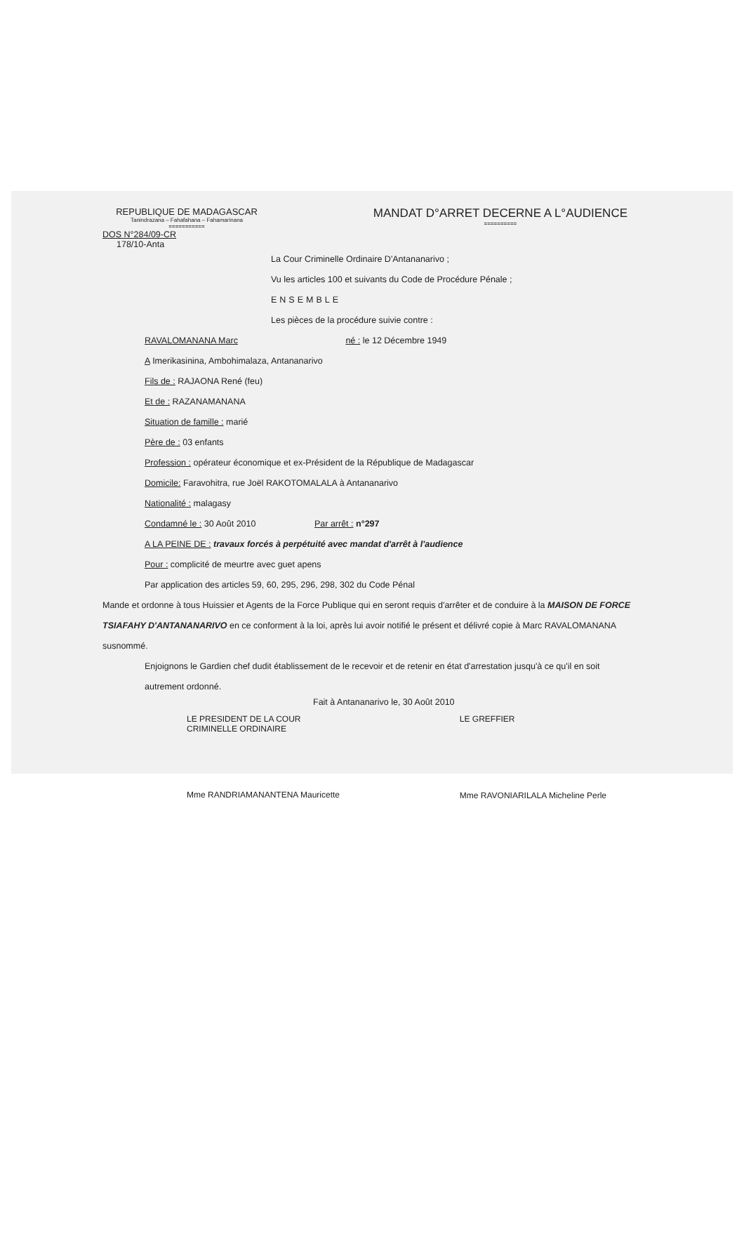REPUBLIQUE DE MADAGASCAR
Tanindrazana – Fahafahana – Fahamarinana
===========
MANDAT D°ARRET DECERNE A L°AUDIENCE
==========
DOS N°284/09-CR
178/10-Anta
La Cour Criminelle Ordinaire D'Antananarivo ;
Vu les articles 100 et suivants du Code de Procédure Pénale ;
ENSEMBLE
Les pièces de la procédure suivie contre :
RAVALOMANANA Marc né : le 12 Décembre 1949
A Imerikasinina, Ambohimalaza, Antananarivo
Fils de : RAJAONA René (feu)
Et de : RAZANAMANANA
Situation de famille : marié
Père de : 03 enfants
Profession : opérateur économique et ex-Président de la République de Madagascar
Domicile: Faravohitra, rue Joël RAKOTOMALALA à Antananarivo
Nationalité : malagasy
Condamné le : 30 Août 2010 Par arrêt : n°297
A LA PEINE DE : travaux forcés à perpétuité avec mandat d'arrêt à l'audience
Pour : complicité de meurtre avec guet apens
Par application des articles 59, 60, 295, 296, 298, 302 du Code Pénal
Mande et ordonne à tous Huissier et Agents de la Force Publique qui en seront requis d'arrêter et de conduire à la MAISON DE FORCE TSIAFAHY D'ANTANANARIVO en ce conforment à la loi, après lui avoir notifié le présent et délivré copie à Marc RAVALOMANANA susnommé.
Enjoignons le Gardien chef dudit établissement de le recevoir et de retenir en état d'arrestation jusqu'à ce qu'il en soit autrement ordonné.
Fait à Antananarivo le, 30 Août 2010
LE PRESIDENT DE LA COUR
CRIMINELLE ORDINAIRE
Mme RANDRIAMANANTENA Mauricette
LE GREFFIER
Mme RAVONIARILALA Micheline Perle